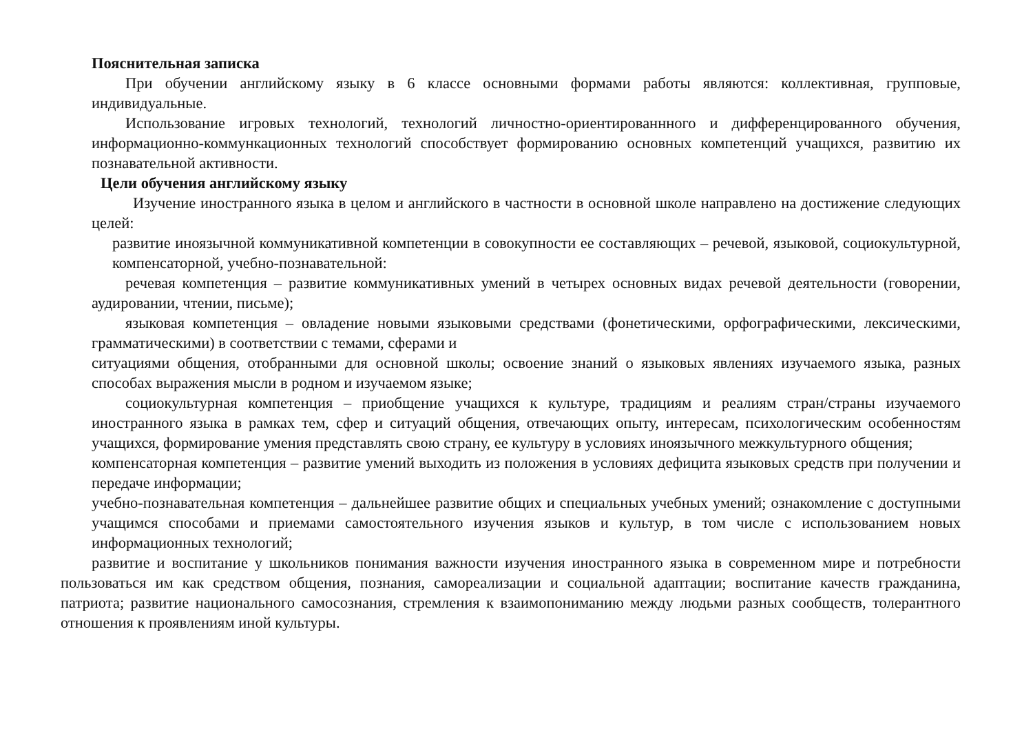Пояснительная записка
При обучении английскому языку в 6 классе основными формами работы являются: коллективная, групповые, индивидуальные.
Использование игровых технологий, технологий личностно-ориентированнного и дифференцированного обучения, информационно-коммункационных технологий способствует формированию основных компетенций учащихся, развитию их познавательной активности.
Цели обучения английскому языку
Изучение иностранного языка в целом и английского в частности в основной школе направлено на достижение следующих целей:
развитие иноязычной коммуникативной компетенции в совокупности ее составляющих – речевой, языковой, социокультурной, компенсаторной, учебно-познавательной:
речевая компетенция – развитие коммуникативных умений в четырех основных видах речевой деятельности (говорении, аудировании, чтении, письме);
языковая компетенция – овладение новыми языковыми средствами (фонетическими, орфографическими, лексическими, грамматическими) в соответствии с темами, сферами и
ситуациями общения, отобранными для основной школы; освоение знаний о языковых явлениях изучаемого языка, разных способах выражения мысли в родном и изучаемом языке;
социокультурная компетенция – приобщение учащихся к культуре, традициям и реалиям стран/страны изучаемого иностранного языка в рамках тем, сфер и ситуаций общения, отвечающих опыту, интересам, психологическим особенностям учащихся, формирование умения представлять свою страну, ее культуру в условиях иноязычного межкультурного общения;
компенсаторная компетенция – развитие умений выходить из положения в условиях дефицита языковых средств при получении и передаче информации;
учебно-познавательная компетенция – дальнейшее развитие общих и специальных учебных умений; ознакомление с доступными учащимся способами и приемами самостоятельного изучения языков и культур, в том числе с использованием новых информационных технологий;
развитие и воспитание у школьников понимания важности изучения иностранного языка в современном мире и потребности пользоваться им как средством общения, познания, самореализации и социальной адаптации; воспитание качеств гражданина, патриота; развитие национального самосознания, стремления к взаимопониманию между людьми разных сообществ, толерантного отношения к проявлениям иной культуры.